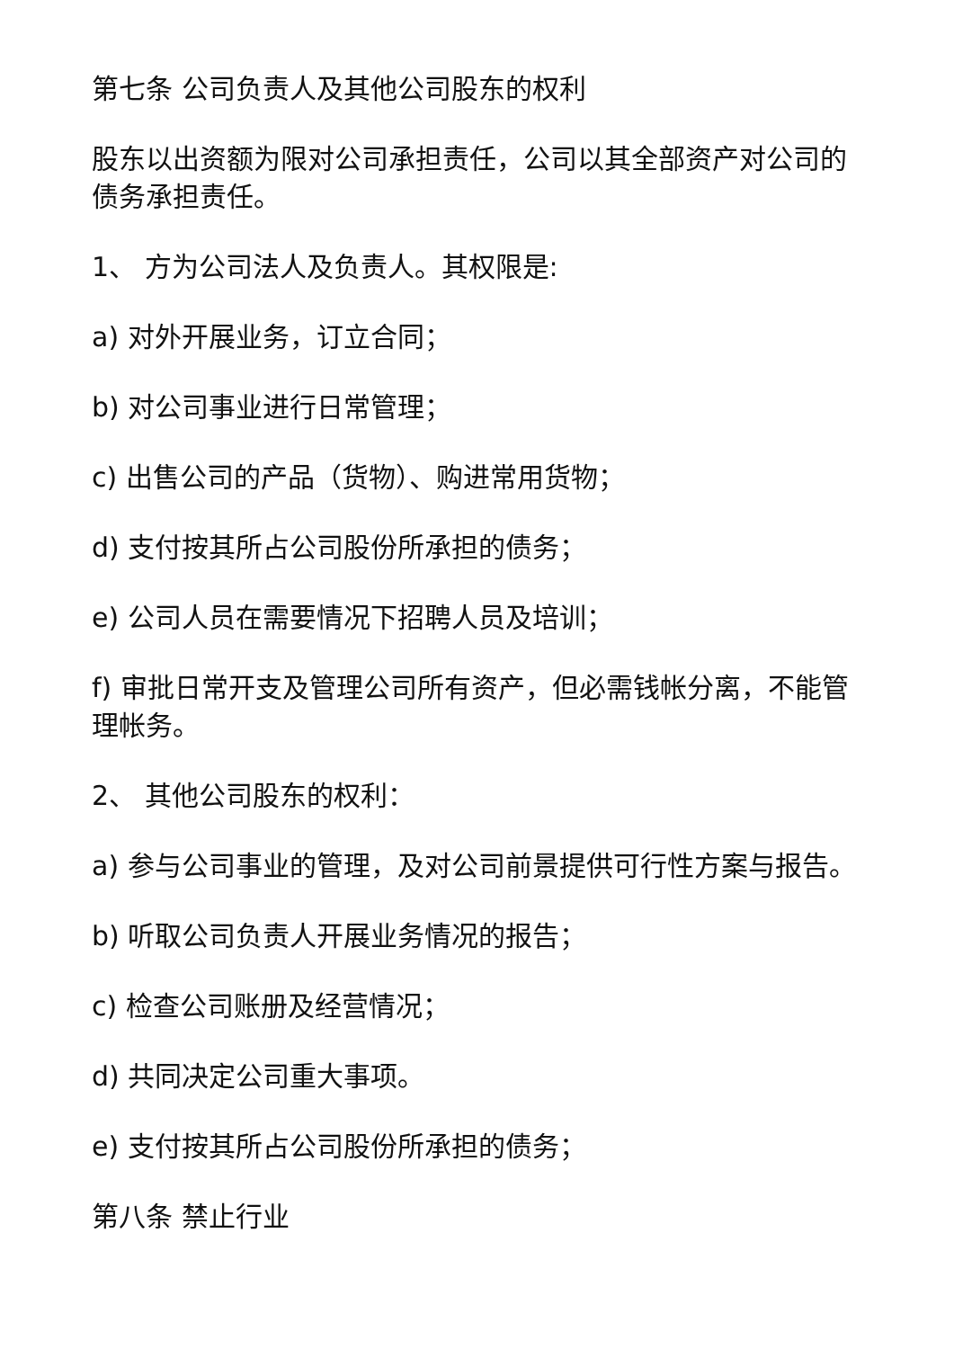第七条 公司负责人及其他公司股东的权利
股东以出资额为限对公司承担责任，公司以其全部资产对公司的债务承担责任。
1、 方为公司法人及负责人。其权限是:
a) 对外开展业务，订立合同；
b) 对公司事业进行日常管理；
c) 出售公司的产品（货物）、购进常用货物；
d) 支付按其所占公司股份所承担的债务；
e) 公司人员在需要情况下招聘人员及培训；
f) 审批日常开支及管理公司所有资产，但必需钱帐分离，不能管理帐务。
2、 其他公司股东的权利：
a) 参与公司事业的管理，及对公司前景提供可行性方案与报告。
b) 听取公司负责人开展业务情况的报告；
c) 检查公司账册及经营情况；
d) 共同决定公司重大事项。
e) 支付按其所占公司股份所承担的债务；
第八条 禁止行业